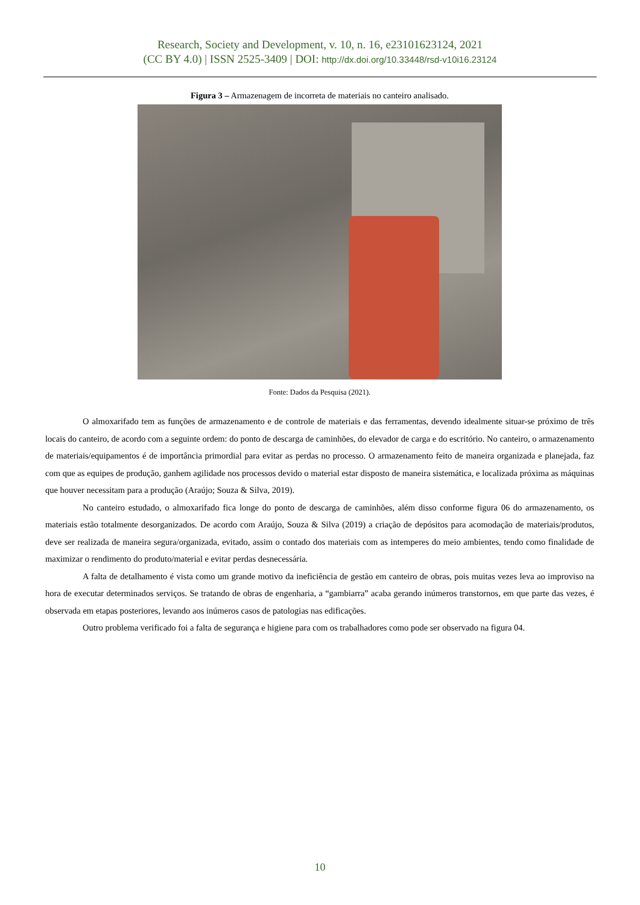Research, Society and Development, v. 10, n. 16, e23101623124, 2021
(CC BY 4.0) | ISSN 2525-3409 | DOI: http://dx.doi.org/10.33448/rsd-v10i16.23124
Figura 3 – Armazenagem de incorreta de materiais no canteiro analisado.
Fonte: Dados da Pesquisa (2021).
O almoxarifado tem as funções de armazenamento e de controle de materiais e das ferramentas, devendo idealmente situar-se próximo de três locais do canteiro, de acordo com a seguinte ordem: do ponto de descarga de caminhões, do elevador de carga e do escritório. No canteiro, o armazenamento de materiais/equipamentos é de importância primordial para evitar as perdas no processo. O armazenamento feito de maneira organizada e planejada, faz com que as equipes de produção, ganhem agilidade nos processos devido o material estar disposto de maneira sistemática, e localizada próxima as máquinas que houver necessitam para a produção (Araújo; Souza & Silva, 2019).
No canteiro estudado, o almoxarifado fica longe do ponto de descarga de caminhões, além disso conforme figura 06 do armazenamento, os materiais estão totalmente desorganizados. De acordo com Araújo, Souza & Silva (2019) a criação de depósitos para acomodação de materiais/produtos, deve ser realizada de maneira segura/organizada, evitado, assim o contado dos materiais com as intemperes do meio ambientes, tendo como finalidade de maximizar o rendimento do produto/material e evitar perdas desnecessária.
A falta de detalhamento é vista como um grande motivo da ineficiência de gestão em canteiro de obras, pois muitas vezes leva ao improviso na hora de executar determinados serviços. Se tratando de obras de engenharia, a “gambiarra” acaba gerando inúmeros transtornos, em que parte das vezes, é observada em etapas posteriores, levando aos inúmeros casos de patologias nas edificações.
Outro problema verificado foi a falta de segurança e higiene para com os trabalhadores como pode ser observado na figura 04.
10